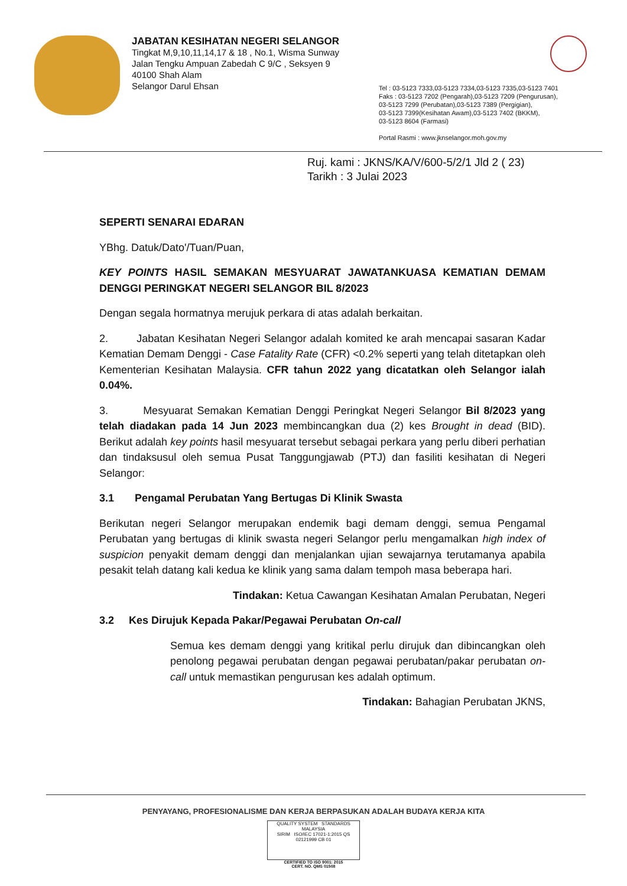JABATAN KESIHATAN NEGERI SELANGOR
Tingkat M,9,10,11,14,17 & 18 , No.1, Wisma Sunway
Jalan Tengku Ampuan Zabedah C 9/C , Seksyen 9
40100 Shah Alam
Selangor Darul Ehsan
Tel : 03-5123 7333,03-5123 7334,03-5123 7335,03-5123 7401
Faks : 03-5123 7202 (Pengarah),03-5123 7209 (Pengurusan),
03-5123 7299 (Perubatan),03-5123 7389 (Pergigian),
03-5123 7399(Kesihatan Awam),03-5123 7402 (BKKM),
03-5123 8604 (Farmasi)
Portal Rasmi : www.jknselangor.moh.gov.my
Ruj. kami : JKNS/KA/V/600-5/2/1 Jld 2 ( 23)
Tarikh : 3 Julai 2023
SEPERTI SENARAI EDARAN
YBhg. Datuk/Dato'/Tuan/Puan,
KEY POINTS HASIL SEMAKAN MESYUARAT JAWATANKUASA KEMATIAN DEMAM DENGGI PERINGKAT NEGERI SELANGOR BIL 8/2023
Dengan segala hormatnya merujuk perkara di atas adalah berkaitan.
2. Jabatan Kesihatan Negeri Selangor adalah komited ke arah mencapai sasaran Kadar Kematian Demam Denggi - Case Fatality Rate (CFR) <0.2% seperti yang telah ditetapkan oleh Kementerian Kesihatan Malaysia. CFR tahun 2022 yang dicatatkan oleh Selangor ialah 0.04%.
3. Mesyuarat Semakan Kematian Denggi Peringkat Negeri Selangor Bil 8/2023 yang telah diadakan pada 14 Jun 2023 membincangkan dua (2) kes Brought in dead (BID). Berikut adalah key points hasil mesyuarat tersebut sebagai perkara yang perlu diberi perhatian dan tindaksusul oleh semua Pusat Tanggungjawab (PTJ) dan fasiliti kesihatan di Negeri Selangor:
3.1 Pengamal Perubatan Yang Bertugas Di Klinik Swasta
Berikutan negeri Selangor merupakan endemik bagi demam denggi, semua Pengamal Perubatan yang bertugas di klinik swasta negeri Selangor perlu mengamalkan high index of suspicion penyakit demam denggi dan menjalankan ujian sewajarnya terutamanya apabila pesakit telah datang kali kedua ke klinik yang sama dalam tempoh masa beberapa hari.
Tindakan: Ketua Cawangan Kesihatan Amalan Perubatan, Negeri
3.2 Kes Dirujuk Kepada Pakar/Pegawai Perubatan On-call
Semua kes demam denggi yang kritikal perlu dirujuk dan dibincangkan oleh penolong pegawai perubatan dengan pegawai perubatan/pakar perubatan on-call untuk memastikan pengurusan kes adalah optimum.
Tindakan: Bahagian Perubatan JKNS,
PENYAYANG, PROFESIONALISME DAN KERJA BERPASUKAN ADALAH BUDAYA KERJA KITA
QUALITY SYSTEM STANDARDS MALAYSIA
SIRIM ISO/IEC 17021-1:2015 QS 02121999 CB 01
CERTIFIED TO ISO 9001: 2015
CERT. NO. QMS 01508